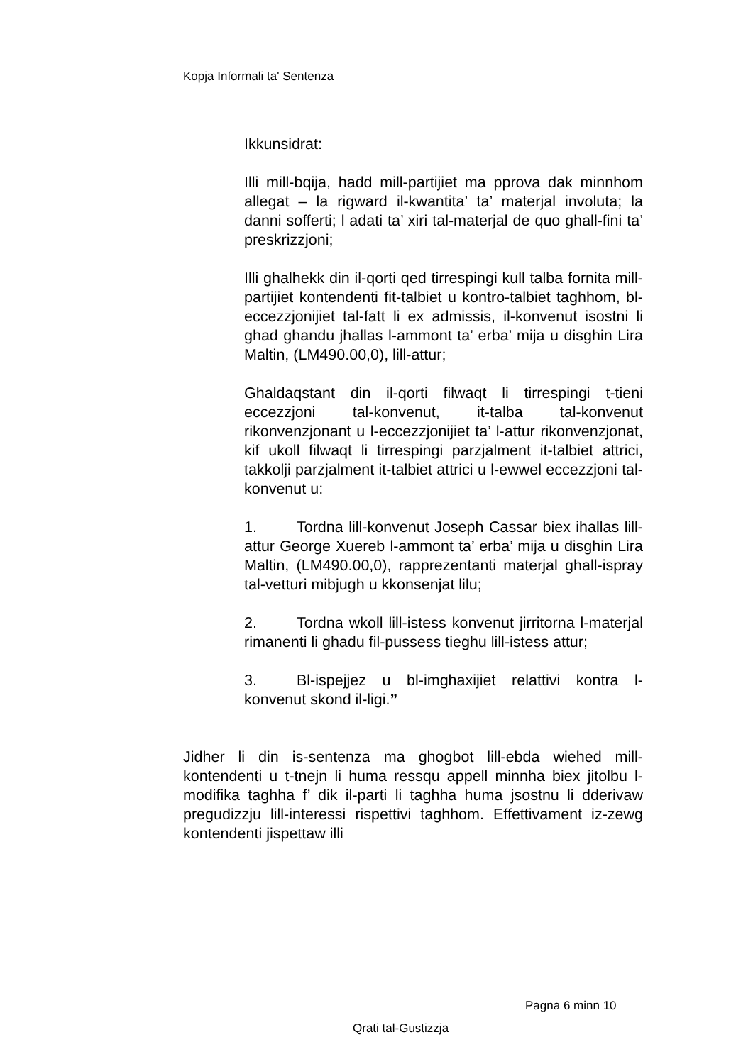Kopja Informali ta' Sentenza
Ikkunsidrat:
Illi mill-bqija, hadd mill-partijiet ma pprova dak minnhom allegat – la rigward il-kwantita’ ta’ materjal involuta; la danni sofferti; l adati ta’ xiri tal-materjal de quo ghall-fini ta’ preskrizzjoni;
Illi ghalhekk din il-qorti qed tirrespingi kull talba fornita mill-partijiet kontendenti fit-talbiet u kontro-talbiet taghhom, bl-eccezzjonijiet tal-fatt li ex admissis, il-konvenut isostni li ghad ghandu jhallas l-ammont ta’ erba’ mija u disghin Lira Maltin, (LM490.00,0), lill-attur;
Ghaldaqstant din il-qorti filwaqt li tirrespingi t-tieni eccezzjoni tal-konvenut, it-talba tal-konvenut rikonvenzjonant u l-eccezzjonijiet ta’ l-attur rikonvenzjonat, kif ukoll filwaqt li tirrespingi parzjalment it-talbiet attrici, takkolji parzjalment it-talbiet attrici u l-ewwel eccezzjoni tal-konvenut u:
1. Tordna lill-konvenut Joseph Cassar biex ihallas lill-attur George Xuereb l-ammont ta’ erba’ mija u disghin Lira Maltin, (LM490.00,0), rapprezentanti materjal ghall-ispray tal-vetturi mibjugh u kkonsenjat lilu;
2. Tordna wkoll lill-istess konvenut jirritorna l-materjal rimanenti li ghadu fil-pussess tieghu lill-istess attur;
3. Bl-ispejjez u bl-imghaxijiet relattivi kontra l-konvenut skond il-ligi.”
Jidher li din is-sentenza ma ghogbot lill-ebda wiehed mill-kontendenti u t-tnejn li huma ressqu appell minnha biex jitolbu l-modifika taghha f’ dik il-parti li taghha huma jsostnu li dderivaw pregudizzju lill-interessi rispettivi taghhom. Effettivament iz-zewg kontendenti jispettaw illi
Pagna 6 minn 10
Qrati tal-Gustizzja